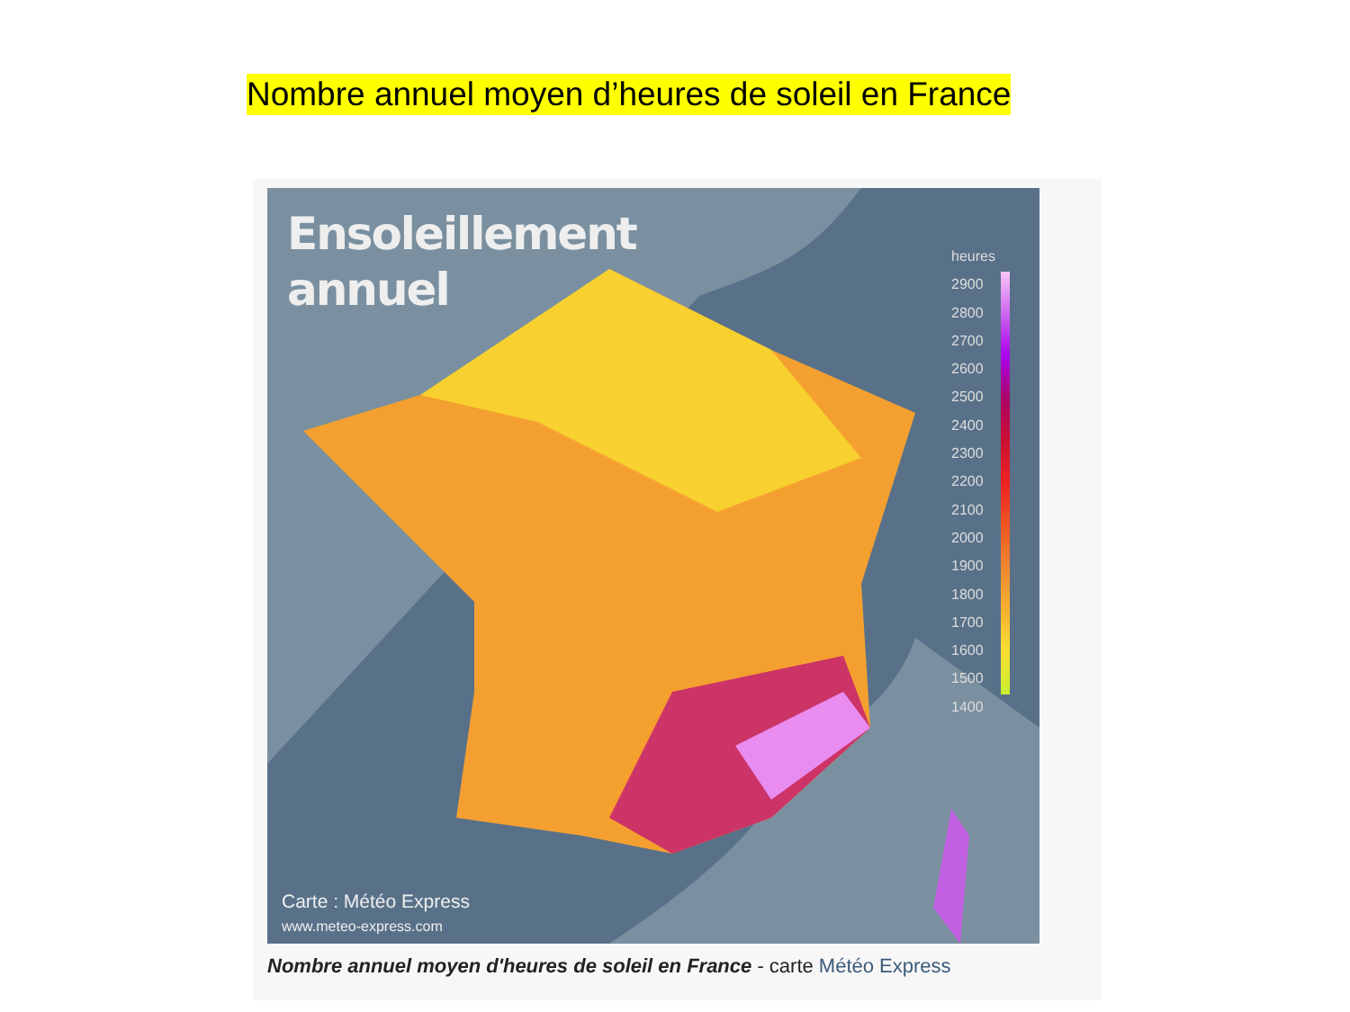Nombre annuel moyen d’heures de soleil en France
Ensoleillement
annuel
heures
2900
2800
2700
2600
2500
2400
2300
2200
2100
2000
1900
1800
1700
1600
1500
1400
Carte : Météo Express
www.meteo-express.com
Nombre annuel moyen d'heures de soleil en France - carte Météo Express